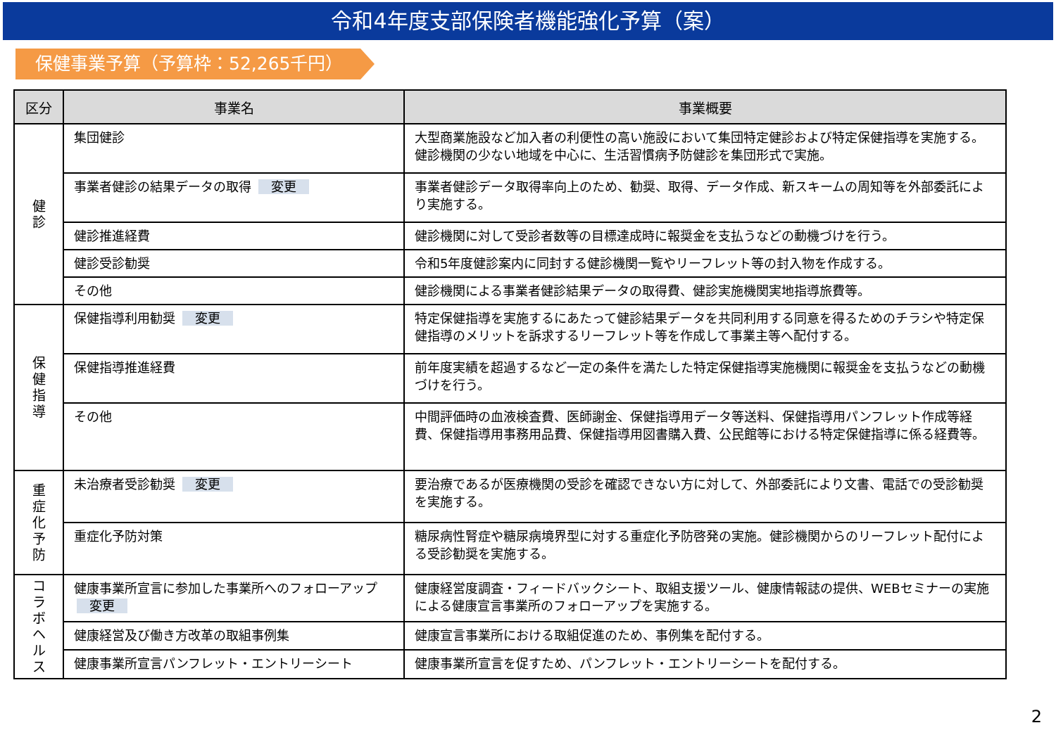令和4年度支部保険者機能強化予算（案）
保健事業予算（予算枠：52,265千円）
| 区分 | 事業名 | 事業概要 |
| --- | --- | --- |
| 健 診 | 集団健診 | 大型商業施設など加入者の利便性の高い施設において集団特定健診および特定保健指導を実施する。健診機関の少ない地域を中心に、生活習慣病予防健診を集団形式で実施。 |
| | 事業者健診の結果データの取得 変更 | 事業者健診データ取得率向上のため、勧奨、取得、データ作成、新スキームの周知等を外部委託により実施する。 |
| | 健診推進経費 | 健診機関に対して受診者数等の目標達成時に報奨金を支払うなどの動機づけを行う。 |
| | 健診受診勧奨 | 令和5年度健診案内に同封する健診機関一覧やリーフレット等の封入物を作成する。 |
| | その他 | 健診機関による事業者健診結果データの取得費、健診実施機関実地指導旅費等。 |
| 保 健 指 導 | 保健指導利用勧奨 変更 | 特定保健指導を実施するにあたって健診結果データを共同利用する同意を得るためのチラシや特定保健指導のメリットを訴求するリーフレット等を作成して事業主等へ配付する。 |
| | 保健指導推進経費 | 前年度実績を超過するなど一定の条件を満たした特定保健指導実施機関に報奨金を支払うなどの動機づけを行う。 |
| | その他 | 中間評価時の血液検査費、医師謝金、保健指導用データ等送料、保健指導用パンフレット作成等経費、保健指導用事務用品費、保健指導用図書購入費、公民館等における特定保健指導に係る経費等。 |
| 重 症 化 予 防 | 未治療者受診勧奨 変更 | 要治療であるが医療機関の受診を確認できない方に対して、外部委託により文書、電話での受診勧奨を実施する。 |
| | 重症化予防対策 | 糖尿病性腎症や糖尿病境界型に対する重症化予防啓発の実施。健診機関からのリーフレット配付による受診勧奨を実施する。 |
| コ ラ ボ ヘ ル ス | 健康事業所宣言に参加した事業所へのフォローアップ 変更 | 健康経営度調査・フィードバックシート、取組支援ツール、健康情報誌の提供、WEBセミナーの実施による健康宣言事業所のフォローアップを実施する。 |
| | 健康経営及び働き方改革の取組事例集 | 健康宣言事業所における取組促進のため、事例集を配付する。 |
| | 健康事業所宣言パンフレット・エントリーシート | 健康事業所宣言を促すため、パンフレット・エントリーシートを配付する。 |
2